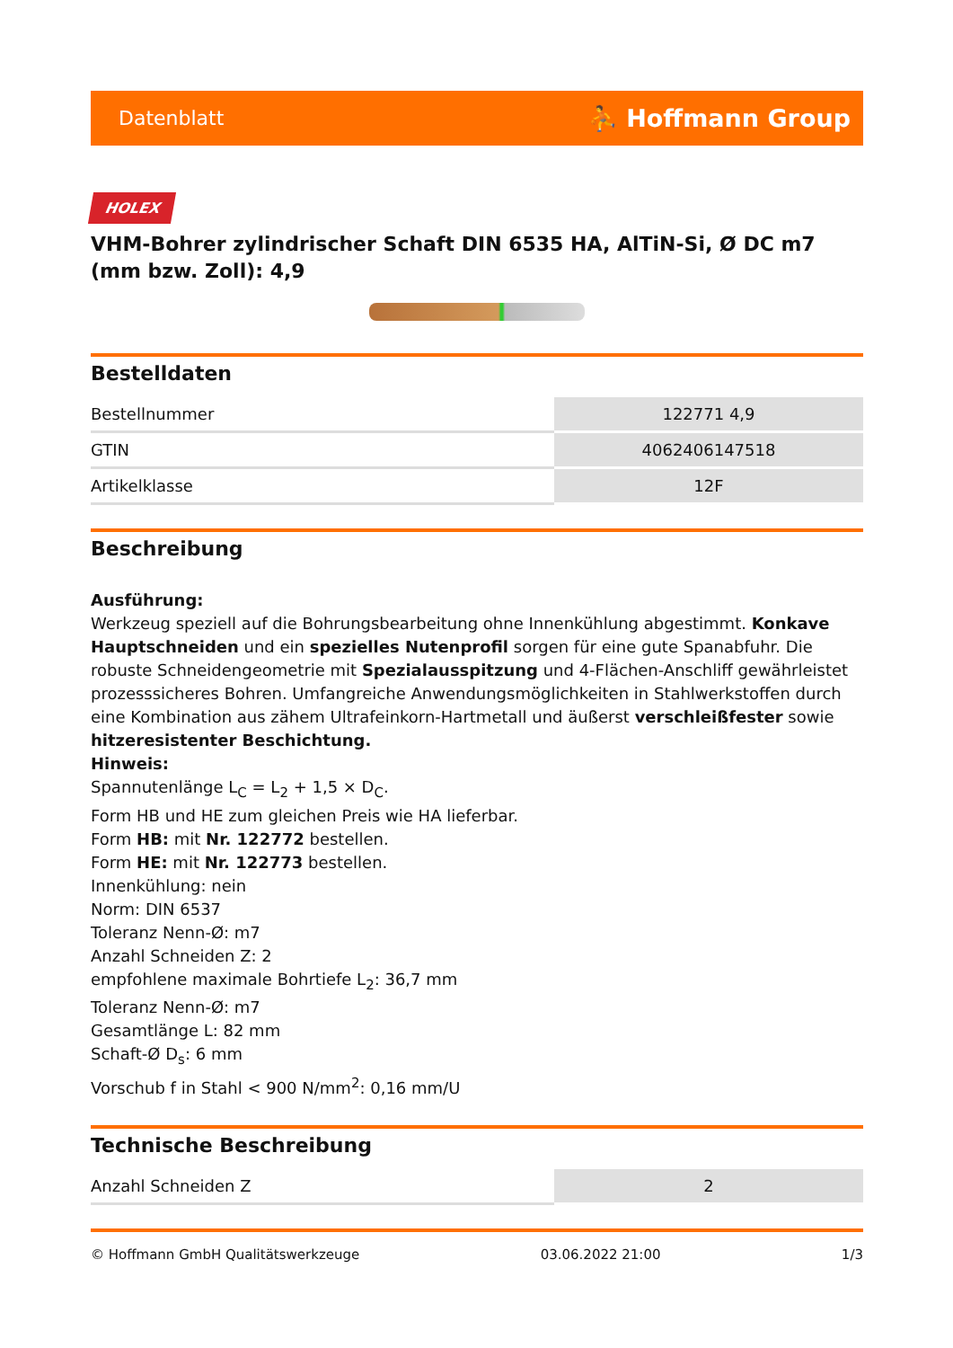Datenblatt ⛹ Hoffmann Group
HOLEX
VHM-Bohrer zylindrischer Schaft DIN 6535 HA, AlTiN-Si, Ø DC m7 (mm bzw. Zoll): 4,9
Bestelldaten
| Bestellnummer | 122771 4,9 |
| GTIN | 4062406147518 |
| Artikelklasse | 12F |
Beschreibung
Ausführung:
Werkzeug speziell auf die Bohrungsbearbeitung ohne Innenkühlung abgestimmt. Konkave Hauptschneiden und ein spezielles Nutenprofil sorgen für eine gute Spanabfuhr. Die robuste Schneidengeometrie mit Spezialausspitzung und 4-Flächen-Anschliff gewährleistet prozesssicheres Bohren. Umfangreiche Anwendungsmöglichkeiten in Stahlwerkstoffen durch eine Kombination aus zähem Ultrafeinkorn-Hartmetall und äußerst verschleißfester sowie hitzeresistenter Beschichtung.
Hinweis:
Spannutenlänge L<sub>C</sub> = L<sub>2</sub> + 1,5 × D<sub>C</sub>.
Form HB und HE zum gleichen Preis wie HA lieferbar.
Form HB: mit Nr. 122772 bestellen.
Form HE: mit Nr. 122773 bestellen.
Innenkühlung: nein
Norm: DIN 6537
Toleranz Nenn-Ø: m7
Anzahl Schneiden Z: 2
empfohlene maximale Bohrtiefe L<sub>2</sub>: 36,7 mm
Toleranz Nenn-Ø: m7
Gesamtlänge L: 82 mm
Schaft-Ø D<sub>s</sub>: 6 mm
Vorschub f in Stahl < 900 N/mm<sup>2</sup>: 0,16 mm/U
Technische Beschreibung
| Anzahl Schneiden Z | 2 |
© Hoffmann GmbH Qualitätswerkzeuge 03.06.2022 21:00 1/3